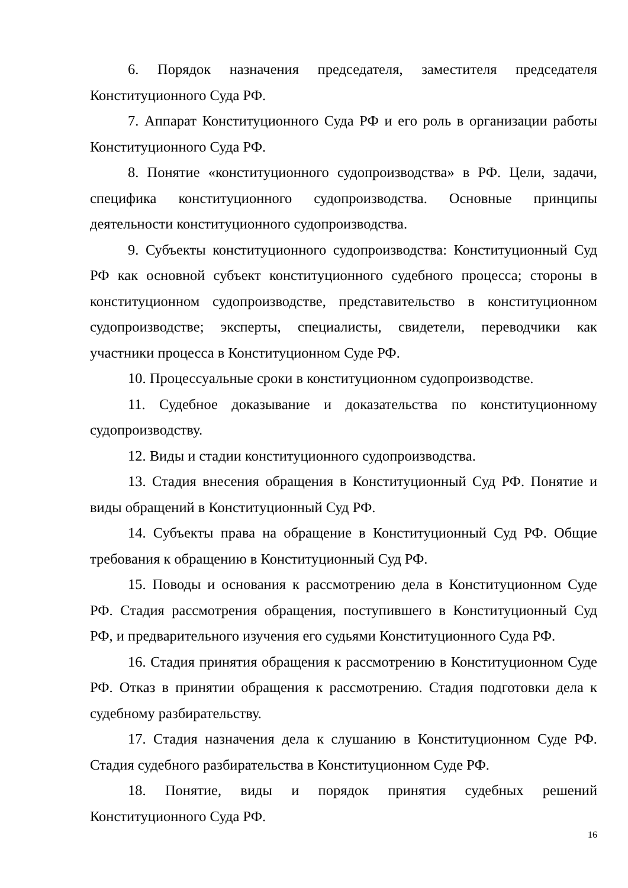6. Порядок назначения председателя, заместителя председателя Конституционного Суда РФ.
7. Аппарат Конституционного Суда РФ и его роль в организации работы Конституционного Суда РФ.
8. Понятие «конституционного судопроизводства» в РФ. Цели, задачи, специфика конституционного судопроизводства. Основные принципы деятельности конституционного судопроизводства.
9. Субъекты конституционного судопроизводства: Конституционный Суд РФ как основной субъект конституционного судебного процесса; стороны в конституционном судопроизводстве, представительство в конституционном судопроизводстве; эксперты, специалисты, свидетели, переводчики как участники процесса в Конституционном Суде РФ.
10. Процессуальные сроки в конституционном судопроизводстве.
11. Судебное доказывание и доказательства по конституционному судопроизводству.
12. Виды и стадии конституционного судопроизводства.
13. Стадия внесения обращения в Конституционный Суд РФ. Понятие и виды обращений в Конституционный Суд РФ.
14. Субъекты права на обращение в Конституционный Суд РФ. Общие требования к обращению в Конституционный Суд РФ.
15. Поводы и основания к рассмотрению дела в Конституционном Суде РФ. Стадия рассмотрения обращения, поступившего в Конституционный Суд РФ, и предварительного изучения его судьями Конституционного Суда РФ.
16. Стадия принятия обращения к рассмотрению в Конституционном Суде РФ. Отказ в принятии обращения к рассмотрению. Стадия подготовки дела к судебному разбирательству.
17. Стадия назначения дела к слушанию в Конституционном Суде РФ. Стадия судебного разбирательства в Конституционном Суде РФ.
18. Понятие, виды и порядок принятия судебных решений Конституционного Суда РФ.
16